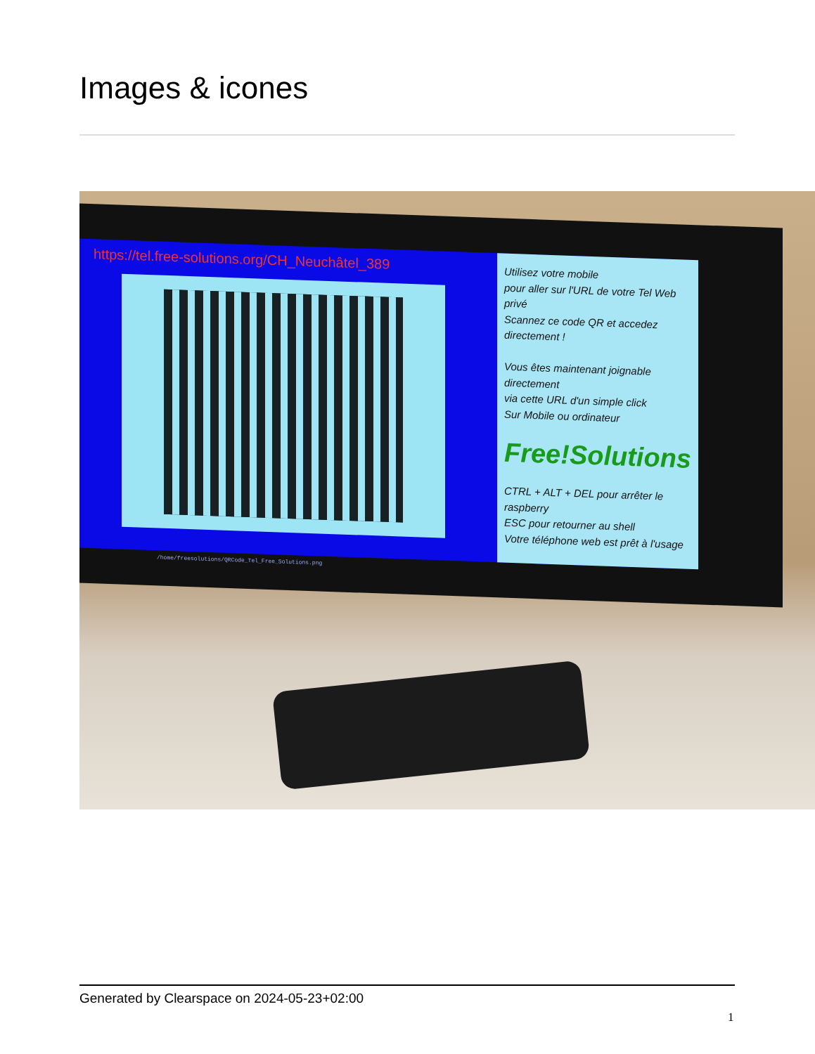Images & icones
https://tel.free-solutions.org/CH_Neuchâtel_389
Utilisez votre mobile
pour aller sur l'URL de votre Tel Web privé
Scannez ce code QR et accedez directement !
Vous êtes maintenant joignable directement
via cette URL d'un simple click
Sur Mobile ou ordinateur
Free!Solutions
CTRL + ALT + DEL pour arrêter le raspberry
ESC pour retourner au shell
Votre téléphone web est prêt à l'usage
/home/freesolutions/QRCode_Tel_Free_Solutions.png
Generated by Clearspace on 2024-05-23+02:00
1